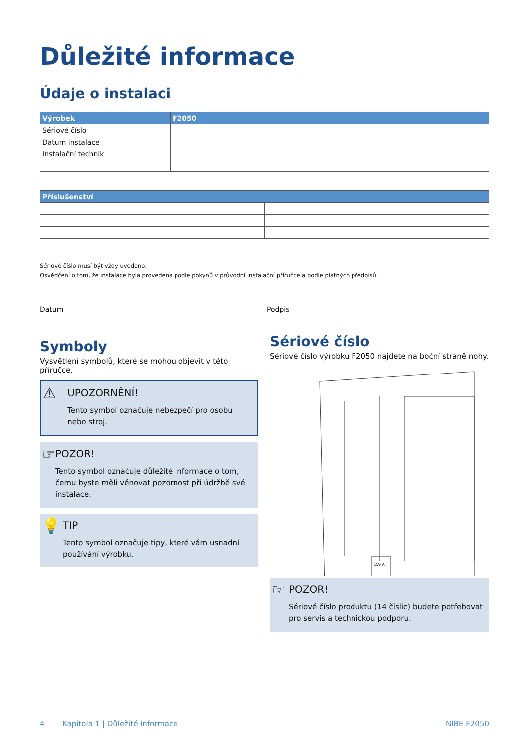Důležité informace
Údaje o instalaci
| Výrobek | F2050 |
| --- | --- |
| Sériové číslo | |
| Datum instalace | |
| Instalační technik | |
| Příslušenství | |
| --- | --- |
Sériové číslo musí být vždy uvedeno.
Osvědčení o tom, že instalace byla provedena podle pokynů v průvodní instalační příručce a podle platných předpisů.
Datum Podpis
Symboly
Vysvětlení symbolů, které se mohou objevit v této příručce.
⚠
UPOZORNĚNÍ!
Tento symbol označuje nebezpečí pro osobu nebo stroj.
☞
POZOR!
Tento symbol označuje důležité informace o tom, čemu byste měli věnovat pozornost při údržbě své instalace.
💡
TIP
Tento symbol označuje tipy, které vám usnadní používání výrobku.
Sériové číslo
Sériové číslo výrobku F2050 najdete na boční straně nohy.
DATA
☞
POZOR!
Sériové číslo produktu (14 číslic) budete potřebovat pro servis a technickou podporu.
4 Kapitola 1 | Důležité informace NIBE F2050